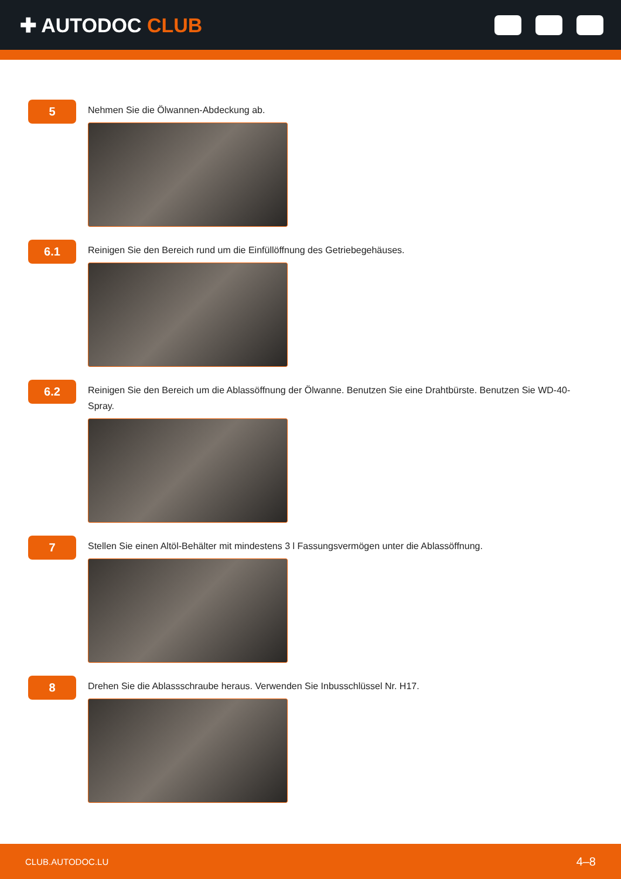✚ AUTODOC CLUB
5
Nehmen Sie die Ölwannen-Abdeckung ab.
6.1
Reinigen Sie den Bereich rund um die Einfüllöffnung des Getriebegehäuses.
6.2
Reinigen Sie den Bereich um die Ablassöffnung der Ölwanne. Benutzen Sie eine Drahtbürste. Benutzen Sie WD-40-Spray.
7
Stellen Sie einen Altöl-Behälter mit mindestens 3 l Fassungsvermögen unter die Ablassöffnung.
8
Drehen Sie die Ablassschraube heraus. Verwenden Sie Inbusschlüssel Nr. H17.
CLUB.AUTODOC.LU 4–8